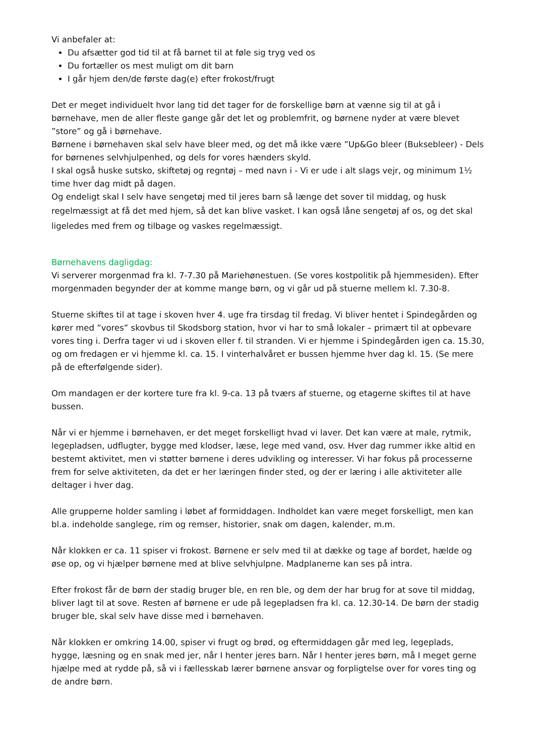Vi anbefaler at:
Du afsætter god tid til at få barnet til at føle sig tryg ved os
Du fortæller os mest muligt om dit barn
I går hjem den/de første dag(e) efter frokost/frugt
Det er meget individuelt hvor lang tid det tager for de forskellige børn at vænne sig til at gå i børnehave, men de aller fleste gange går det let og problemfrit, og børnene nyder at være blevet ”store” og gå i børnehave.
Børnene i børnehaven skal selv have bleer med, og det må ikke være ”Up&Go bleer (Buksebleer) - Dels for børnenes selvhjulpenhed, og dels for vores hænders skyld.
I skal også huske sutsko, skiftetøj og regntøj – med navn i - Vi er ude i alt slags vejr, og minimum 1½ time hver dag midt på dagen.
Og endeligt skal I selv have sengetøj med til jeres barn så længe det sover til middag, og husk
regelmæssigt at få det med hjem, så det kan blive vasket. I kan også låne sengetøj af os, og det skal ligeledes med frem og tilbage og vaskes regelmæssigt.
Børnehavens dagligdag:
Vi serverer morgenmad fra kl. 7-7.30 på Mariehønestuen. (Se vores kostpolitik på hjemmesiden). Efter morgenmaden begynder der at komme mange børn, og vi går ud på stuerne mellem kl. 7.30-8.
Stuerne skiftes til at tage i skoven hver 4. uge fra tirsdag til fredag. Vi bliver hentet i Spindegården og kører med ”vores” skovbus til Skodsborg station, hvor vi har to små lokaler – primært til at opbevare vores ting i. Derfra tager vi ud i skoven eller f. til stranden. Vi er hjemme i Spindegården igen ca. 15.30, og om fredagen er vi hjemme kl. ca. 15. I vinterhalvåret er bussen hjemme hver dag kl. 15. (Se mere på de efterfølgende sider).
Om mandagen er der kortere ture fra kl. 9-ca. 13 på tværs af stuerne, og etagerne skiftes til at have bussen.
Når vi er hjemme i børnehaven, er det meget forskelligt hvad vi laver. Det kan være at male, rytmik, legepladsen, udflugter, bygge med klodser, læse, lege med vand, osv. Hver dag rummer ikke altid en bestemt aktivitet, men vi støtter børnene i deres udvikling og interesser. Vi har fokus på processerne frem for selve aktiviteten, da det er her læringen finder sted, og der er læring i alle aktiviteter alle deltager i hver dag.
Alle grupperne holder samling i løbet af formiddagen. Indholdet kan være meget forskelligt, men kan bl.a. indeholde sanglege, rim og remser, historier, snak om dagen, kalender, m.m.
Når klokken er ca. 11 spiser vi frokost. Børnene er selv med til at dække og tage af bordet, hælde og øse op, og vi hjælper børnene med at blive selvhjulpne. Madplanerne kan ses på intra.
Efter frokost får de børn der stadig bruger ble, en ren ble, og dem der har brug for at sove til middag, bliver lagt til at sove. Resten af børnene er ude på legepladsen fra kl. ca. 12.30-14. De børn der stadig bruger ble, skal selv have disse med i børnehaven.
Når klokken er omkring 14.00, spiser vi frugt og brød, og eftermiddagen går med leg, legeplads, hygge, læsning og en snak med jer, når I henter jeres barn. Når I henter jeres børn, må I meget gerne hjælpe med at rydde på, så vi i fællesskab lærer børnene ansvar og forpligtelse over for vores ting og de andre børn.